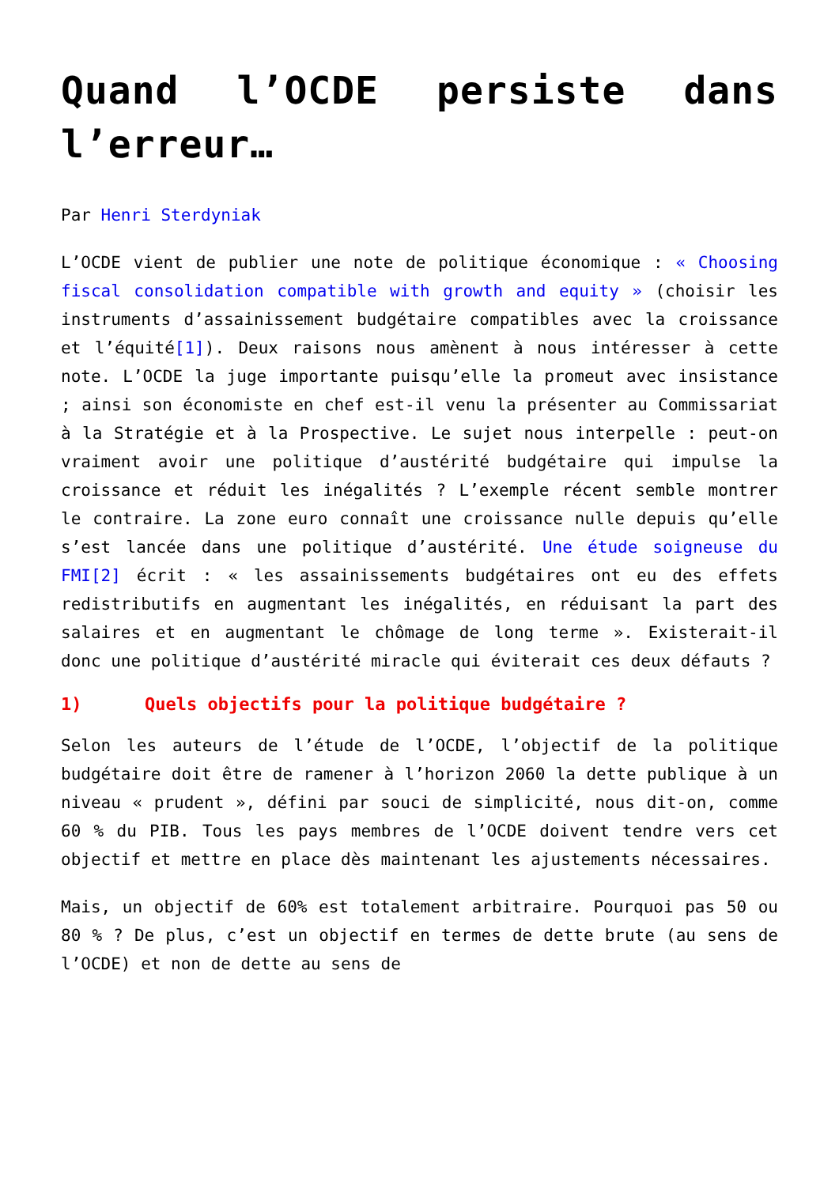Quand l’OCDE persiste dans l’erreur…
Par Henri Sterdyniak
L’OCDE vient de publier une note de politique économique : « Choosing fiscal consolidation compatible with growth and equity » (choisir les instruments d’assainissement budgétaire compatibles avec la croissance et l’équité[1]). Deux raisons nous amènent à nous intéresser à cette note. L’OCDE la juge importante puisqu’elle la promeut avec insistance ; ainsi son économiste en chef est-il venu la présenter au Commissariat à la Stratégie et à la Prospective. Le sujet nous interpelle : peut-on vraiment avoir une politique d’austérité budgétaire qui impulse la croissance et réduit les inégalités ? L’exemple récent semble montrer le contraire. La zone euro connaît une croissance nulle depuis qu’elle s’est lancée dans une politique d’austérité. Une étude soigneuse du FMI[2] écrit : « les assainissements budgétaires ont eu des effets redistributifs en augmentant les inégalités, en réduisant la part des salaires et en augmentant le chômage de long terme ». Existerait-il donc une politique d’austérité miracle qui éviterait ces deux défauts ?
1) Quels objectifs pour la politique budgétaire ?
Selon les auteurs de l’étude de l’OCDE, l’objectif de la politique budgétaire doit être de ramener à l’horizon 2060 la dette publique à un niveau « prudent », défini par souci de simplicité, nous dit-on, comme 60 % du PIB. Tous les pays membres de l’OCDE doivent tendre vers cet objectif et mettre en place dès maintenant les ajustements nécessaires.
Mais, un objectif de 60% est totalement arbitraire. Pourquoi pas 50 ou 80 % ? De plus, c’est un objectif en termes de dette brute (au sens de l’OCDE) et non de dette au sens de